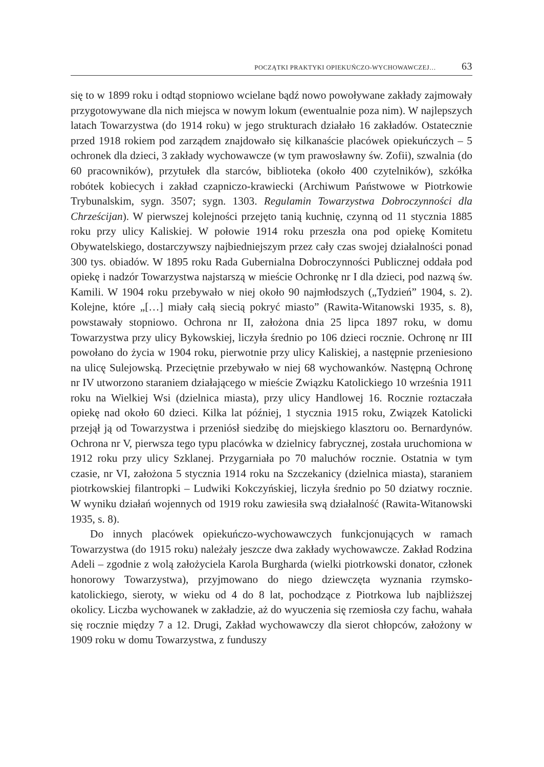POCZĄTKI PRAKTYKI OPIEKUŃCZO-WYCHOWAWCZEJ… 63
się to w 1899 roku i odtąd stopniowo wcielane bądź nowo powoływane zakłady zajmowały przygotowywane dla nich miejsca w nowym lokum (ewentualnie poza nim). W najlepszych latach Towarzystwa (do 1914 roku) w jego strukturach działało 16 zakładów. Ostatecznie przed 1918 rokiem pod zarządem znajdowało się kilkanaście placówek opiekuńczych – 5 ochronek dla dzieci, 3 zakłady wychowawcze (w tym prawosławny św. Zofii), szwalnia (do 60 pracowników), przytułek dla starców, biblioteka (około 400 czytelników), szkółka robótek kobiecych i zakład czapniczo-krawiecki (Archiwum Państwowe w Piotrkowie Trybunalskim, sygn. 3507; sygn. 1303. Regulamin Towarzystwa Dobroczynności dla Chrześcijan). W pierwszej kolejności przejęto tanią kuchnię, czynną od 11 stycznia 1885 roku przy ulicy Kaliskiej. W połowie 1914 roku przeszła ona pod opiekę Komitetu Obywatelskiego, dostarczywszy najbiedniejszym przez cały czas swojej działalności ponad 300 tys. obiadów. W 1895 roku Rada Gubernialna Dobroczynności Publicznej oddała pod opiekę i nadzór Towarzystwa najstarszą w mieście Ochronkę nr I dla dzieci, pod nazwą św. Kamili. W 1904 roku przebywało w niej około 90 najmłodszych („Tydzień” 1904, s. 2). Kolejne, które „[…] miały całą siecią pokryć miasto” (Rawita-Witanowski 1935, s. 8), powstawały stopniowo. Ochrona nr II, założona dnia 25 lipca 1897 roku, w domu Towarzystwa przy ulicy Bykowskiej, liczyła średnio po 106 dzieci rocznie. Ochronę nr III powołano do życia w 1904 roku, pierwotnie przy ulicy Kaliskiej, a następnie przeniesiono na ulicę Sulejowską. Przeciętnie przebywało w niej 68 wychowanków. Następną Ochronę nr IV utworzono staraniem działającego w mieście Związku Katolickiego 10 września 1911 roku na Wielkiej Wsi (dzielnica miasta), przy ulicy Handlowej 16. Rocznie roztaczała opiekę nad około 60 dzieci. Kilka lat później, 1 stycznia 1915 roku, Związek Katolicki przejął ją od Towarzystwa i przeniósł siedzibę do miejskiego klasztoru oo. Bernardynów. Ochrona nr V, pierwsza tego typu placówka w dzielnicy fabrycznej, została uruchomiona w 1912 roku przy ulicy Szklanej. Przygarniała po 70 maluchów rocznie. Ostatnia w tym czasie, nr VI, założona 5 stycznia 1914 roku na Szczekanicy (dzielnica miasta), staraniem piotrkowskiej filantropki – Ludwiki Kokczyńskiej, liczyła średnio po 50 dziatwy rocznie. W wyniku działań wojennych od 1919 roku zawiesiła swą działalność (Rawita-Witanowski 1935, s. 8).
Do innych placówek opiekuńczo-wychowawczych funkcjonujących w ramach Towarzystwa (do 1915 roku) należały jeszcze dwa zakłady wychowawcze. Zakład Rodzina Adeli – zgodnie z wolą założyciela Karola Burgharda (wielki piotrkowski donator, członek honorowy Towarzystwa), przyjmowano do niego dziewczęta wyznania rzymsko-katolickiego, sieroty, w wieku od 4 do 8 lat, pochodzące z Piotrkowa lub najbliższej okolicy. Liczba wychowanek w zakładzie, aż do wyuczenia się rzemiosła czy fachu, wahała się rocznie między 7 a 12. Drugi, Zakład wychowawczy dla sierot chłopców, założony w 1909 roku w domu Towarzystwa, z funduszy